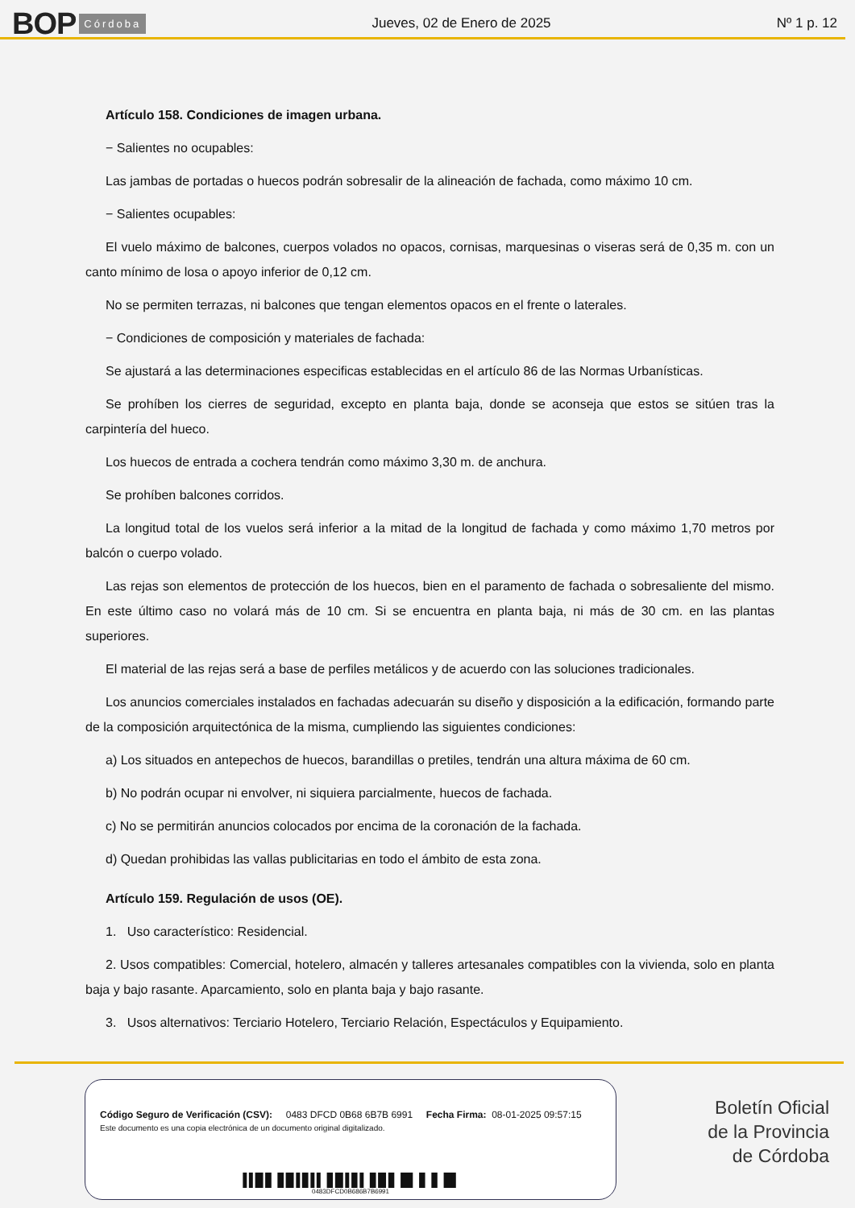BOP Córdoba
Jueves, 02 de Enero de 2025 Nº 1 p. 12
Artículo 158. Condiciones de imagen urbana.
− Salientes no ocupables:
Las jambas de portadas o huecos podrán sobresalir de la alineación de fachada, como máximo 10 cm.
− Salientes ocupables:
El vuelo máximo de balcones, cuerpos volados no opacos, cornisas, marquesinas o viseras será de 0,35 m. con un canto mínimo de losa o apoyo inferior de 0,12 cm.
No se permiten terrazas, ni balcones que tengan elementos opacos en el frente o laterales.
− Condiciones de composición y materiales de fachada:
Se ajustará a las determinaciones especificas establecidas en el artículo 86 de las Normas Urbanísticas.
Se prohíben los cierres de seguridad, excepto en planta baja, donde se aconseja que estos se sitúen tras la carpintería del hueco.
Los huecos de entrada a cochera tendrán como máximo 3,30 m. de anchura.
Se prohíben balcones corridos.
La longitud total de los vuelos será inferior a la mitad de la longitud de fachada y como máximo 1,70 metros por balcón o cuerpo volado.
Las rejas son elementos de protección de los huecos, bien en el paramento de fachada o sobresaliente del mismo. En este último caso no volará más de 10 cm. Si se encuentra en planta baja, ni más de 30 cm. en las plantas superiores.
El material de las rejas será a base de perfiles metálicos y de acuerdo con las soluciones tradicionales.
Los anuncios comerciales instalados en fachadas adecuarán su diseño y disposición a la edificación, formando parte de la composición arquitectónica de la misma, cumpliendo las siguientes condiciones:
a) Los situados en antepechos de huecos, barandillas o pretiles, tendrán una altura máxima de 60 cm.
b) No podrán ocupar ni envolver, ni siquiera parcialmente, huecos de fachada.
c) No se permitirán anuncios colocados por encima de la coronación de la fachada.
d) Quedan prohibidas las vallas publicitarias en todo el ámbito de esta zona.
Artículo 159. Regulación de usos (OE).
1. Uso característico: Residencial.
2. Usos compatibles: Comercial, hotelero, almacén y talleres artesanales compatibles con la vivienda, solo en planta baja y bajo rasante. Aparcamiento, solo en planta baja y bajo rasante.
3. Usos alternativos: Terciario Hotelero, Terciario Relación, Espectáculos y Equipamiento.
Código Seguro de Verificación (CSV): 0483 DFCD 0B68 6B7B 6991 Fecha Firma: 08-01-2025 09:57:15
Este documento es una copia electrónica de un documento original digitalizado.
▌▌█▐▌▐▌█▐▐▌▌▌▐▌█▐▐▌▌▐▌█▐▌▐█▌▐▌▐▌▐█▌
0483DFCD0B686B7B6991
Boletín Oficial
de la Provincia
de Córdoba